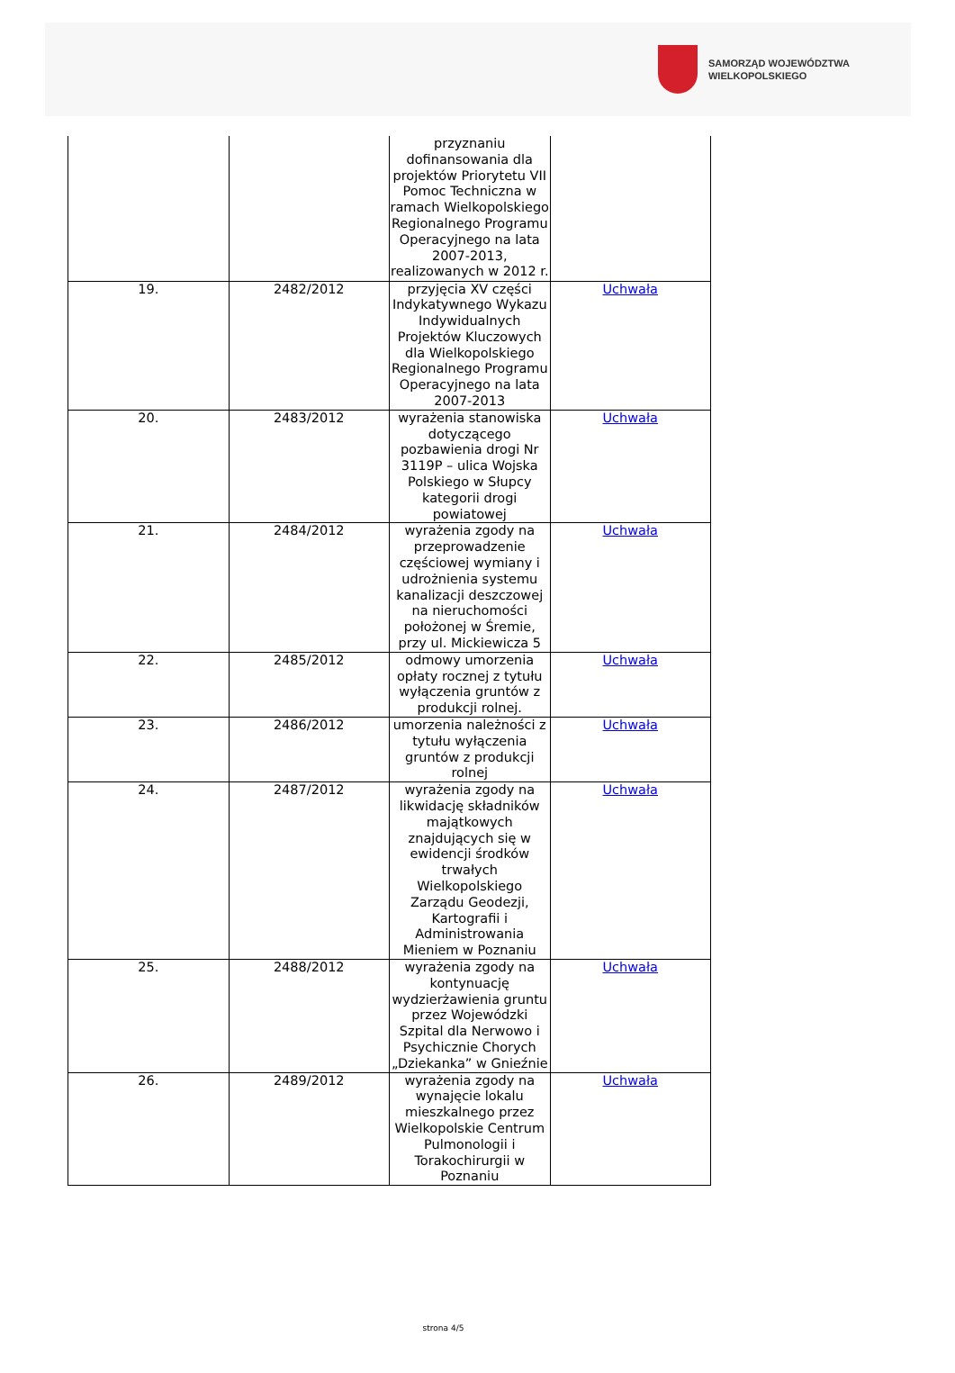SAMORZĄD WOJEWÓDZTWA
WIELKOPOLSKIEGO
| | | przyznaniu dofinansowania dla projektów Priorytetu VII Pomoc Techniczna w ramach Wielkopolskiego Regionalnego Programu Operacyjnego na lata 2007-2013, realizowanych w 2012 r. | |
| 19. | 2482/2012 | przyjęcia XV części Indykatywnego Wykazu Indywidualnych Projektów Kluczowych dla Wielkopolskiego Regionalnego Programu Operacyjnego na lata 2007-2013 | Uchwała |
| 20. | 2483/2012 | wyrażenia stanowiska dotyczącego pozbawienia drogi Nr 3119P – ulica Wojska Polskiego w Słupcy kategorii drogi powiatowej | Uchwała |
| 21. | 2484/2012 | wyrażenia zgody na przeprowadzenie częściowej wymiany i udrożnienia systemu kanalizacji deszczowej na nieruchomości położonej w Śremie, przy ul. Mickiewicza 5 | Uchwała |
| 22. | 2485/2012 | odmowy umorzenia opłaty rocznej z tytułu wyłączenia gruntów z produkcji rolnej. | Uchwała |
| 23. | 2486/2012 | umorzenia należności z tytułu wyłączenia gruntów z produkcji rolnej | Uchwała |
| 24. | 2487/2012 | wyrażenia zgody na likwidację składników majątkowych znajdujących się w ewidencji środków trwałych Wielkopolskiego Zarządu Geodezji, Kartografii i Administrowania Mieniem w Poznaniu | Uchwała |
| 25. | 2488/2012 | wyrażenia zgody na kontynuację wydzierżawienia gruntu przez Wojewódzki Szpital dla Nerwowo i Psychicznie Chorych „Dziekanka” w Gnieźnie | Uchwała |
| 26. | 2489/2012 | wyrażenia zgody na wynajęcie lokalu mieszkalnego przez Wielkopolskie Centrum Pulmonologii i Torakochirurgii w Poznaniu | Uchwała |
strona 4/5